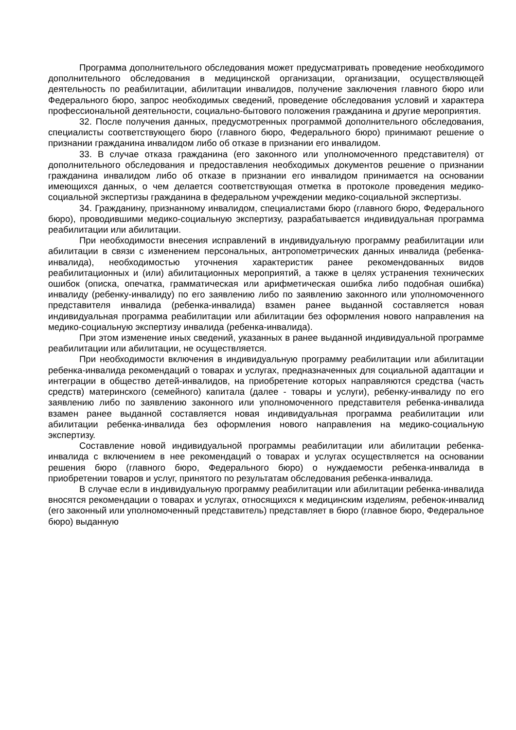Программа дополнительного обследования может предусматривать проведение необходимого дополнительного обследования в медицинской организации, организации, осуществляющей деятельность по реабилитации, абилитации инвалидов, получение заключения главного бюро или Федерального бюро, запрос необходимых сведений, проведение обследования условий и характера профессиональной деятельности, социально-бытового положения гражданина и другие мероприятия.
32. После получения данных, предусмотренных программой дополнительного обследования, специалисты соответствующего бюро (главного бюро, Федерального бюро) принимают решение о признании гражданина инвалидом либо об отказе в признании его инвалидом.
33. В случае отказа гражданина (его законного или уполномоченного представителя) от дополнительного обследования и предоставления необходимых документов решение о признании гражданина инвалидом либо об отказе в признании его инвалидом принимается на основании имеющихся данных, о чем делается соответствующая отметка в протоколе проведения медико-социальной экспертизы гражданина в федеральном учреждении медико-социальной экспертизы.
34. Гражданину, признанному инвалидом, специалистами бюро (главного бюро, Федерального бюро), проводившими медико-социальную экспертизу, разрабатывается индивидуальная программа реабилитации или абилитации.
При необходимости внесения исправлений в индивидуальную программу реабилитации или абилитации в связи с изменением персональных, антропометрических данных инвалида (ребенка-инвалида), необходимостью уточнения характеристик ранее рекомендованных видов реабилитационных и (или) абилитационных мероприятий, а также в целях устранения технических ошибок (описка, опечатка, грамматическая или арифметическая ошибка либо подобная ошибка) инвалиду (ребенку-инвалиду) по его заявлению либо по заявлению законного или уполномоченного представителя инвалида (ребенка-инвалида) взамен ранее выданной составляется новая индивидуальная программа реабилитации или абилитации без оформления нового направления на медико-социальную экспертизу инвалида (ребенка-инвалида).
При этом изменение иных сведений, указанных в ранее выданной индивидуальной программе реабилитации или абилитации, не осуществляется.
При необходимости включения в индивидуальную программу реабилитации или абилитации ребенка-инвалида рекомендаций о товарах и услугах, предназначенных для социальной адаптации и интеграции в общество детей-инвалидов, на приобретение которых направляются средства (часть средств) материнского (семейного) капитала (далее - товары и услуги), ребенку-инвалиду по его заявлению либо по заявлению законного или уполномоченного представителя ребенка-инвалида взамен ранее выданной составляется новая индивидуальная программа реабилитации или абилитации ребенка-инвалида без оформления нового направления на медико-социальную экспертизу.
Составление новой индивидуальной программы реабилитации или абилитации ребенка-инвалида с включением в нее рекомендаций о товарах и услугах осуществляется на основании решения бюро (главного бюро, Федерального бюро) о нуждаемости ребенка-инвалида в приобретении товаров и услуг, принятого по результатам обследования ребенка-инвалида.
В случае если в индивидуальную программу реабилитации или абилитации ребенка-инвалида вносятся рекомендации о товарах и услугах, относящихся к медицинским изделиям, ребенок-инвалид (его законный или уполномоченный представитель) представляет в бюро (главное бюро, Федеральное бюро) выданную